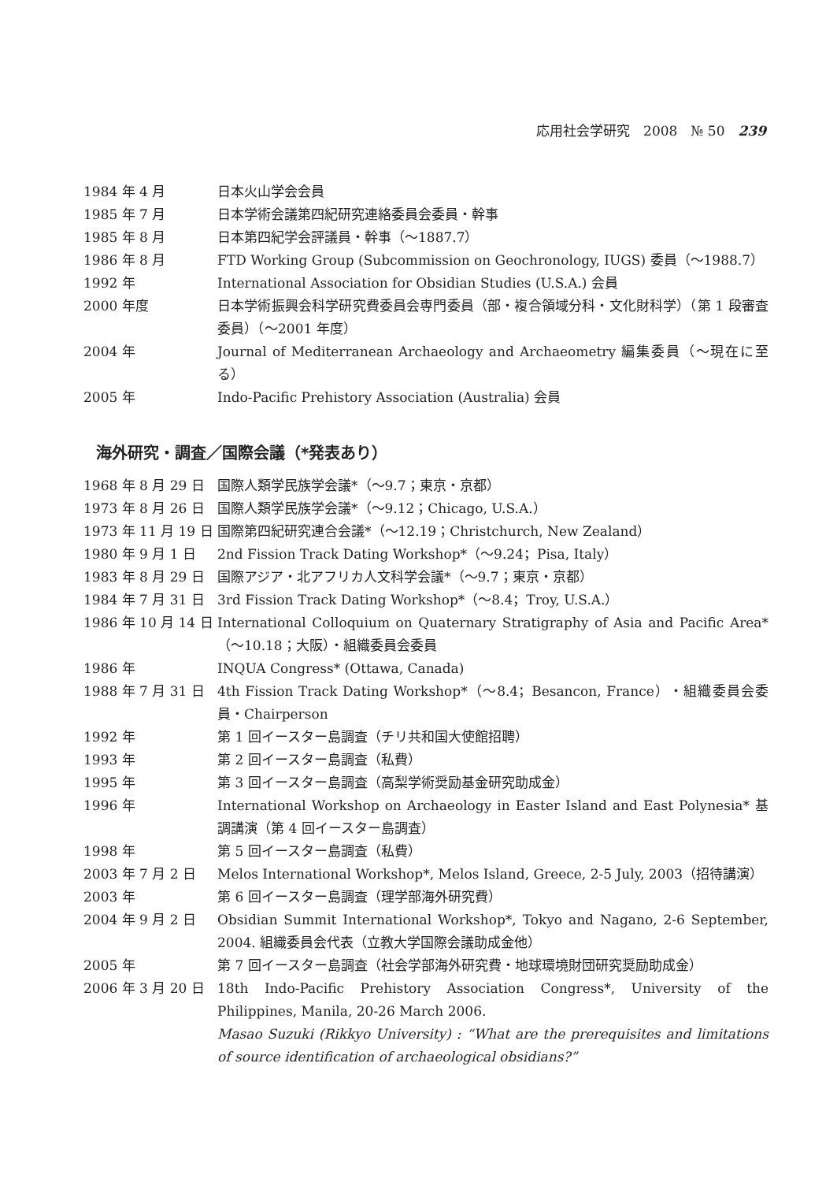応用社会学研究　2008　№ 50　239
1984 年 4 月 日本火山学会会員
1985 年 7 月 日本学術会議第四紀研究連絡委員会委員・幹事
1985 年 8 月 日本第四紀学会評議員・幹事（〜1887.7）
1986 年 8 月 FTD Working Group (Subcommission on Geochronology, IUGS) 委員（〜1988.7）
1992 年 International Association for Obsidian Studies (U.S.A.) 会員
2000 年度 日本学術振興会科学研究費委員会専門委員（部・複合領域分科・文化財科学）（第 1 段審査委員）（〜2001 年度）
2004 年 Journal of Mediterranean Archaeology and Archaeometry 編集委員（〜現在に至る）
2005 年 Indo-Pacific Prehistory Association (Australia) 会員
海外研究・調査／国際会議（*発表あり）
1968 年 8 月 29 日
国際人類学民族学会議*（〜9.7；東京・京都）
1973 年 8 月 26 日
国際人類学民族学会議*（〜9.12；Chicago, U.S.A.）
1973 年 11 月 19 日
国際第四紀研究連合会議*（〜12.19；Christchurch, New Zealand）
1980 年 9 月 1 日 2nd Fission Track Dating Workshop*（〜9.24；Pisa, Italy）
1983 年 8 月 29 日
国際アジア・北アフリカ人文科学会議*（〜9.7；東京・京都）
1984 年 7 月 31 日
3rd Fission Track Dating Workshop*（〜8.4；Troy, U.S.A.）
1986 年 10 月 14 日
International Colloquium on Quaternary Stratigraphy of Asia and Pacific Area*（〜10.18；大阪）・組織委員会委員
1986 年 INQUA Congress* (Ottawa, Canada)
1988 年 7 月 31 日
4th Fission Track Dating Workshop*（〜8.4；Besancon, France）・組織委員会委員・Chairperson
1992 年 第 1 回イースター島調査（チリ共和国大使館招聘）
1993 年 第 2 回イースター島調査（私費）
1995 年 第 3 回イースター島調査（高梨学術奨励基金研究助成金）
1996 年 International Workshop on Archaeology in Easter Island and East Polynesia* 基調講演（第 4 回イースター島調査）
1998 年 第 5 回イースター島調査（私費）
2003 年 7 月 2 日 Melos International Workshop*, Melos Island, Greece, 2-5 July, 2003（招待講演）
2003 年 第 6 回イースター島調査（理学部海外研究費）
2004 年 9 月 2 日 Obsidian Summit International Workshop*, Tokyo and Nagano, 2-6 September, 2004. 組織委員会代表（立教大学国際会議助成金他）
2005 年 第 7 回イースター島調査（社会学部海外研究費・地球環境財団研究奨励助成金）
2006 年 3 月 20 日
18th Indo-Pacific Prehistory Association Congress*, University of the Philippines, Manila, 20-26 March 2006.
Masao Suzuki (Rikkyo University) : “What are the prerequisites and limitations of source identification of archaeological obsidians?”